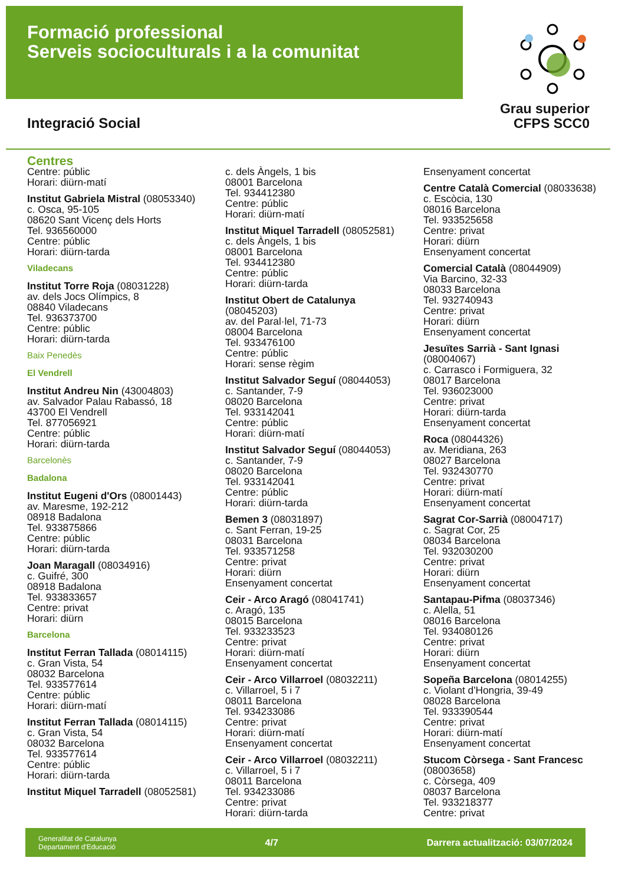Formació professional
Serveis socioculturals i a la comunitat
Grau superior
CFPS SCC0
Integració Social
Centres
Centre: públic
Horari: diürn-matí
Institut Gabriela Mistral (08053340)
c. Osca, 95-105
08620 Sant Vicenç dels Horts
Tel. 936560000
Centre: públic
Horari: diürn-tarda
Viladecans
Institut Torre Roja (08031228)
av. dels Jocs Olímpics, 8
08840 Viladecans
Tel. 936373700
Centre: públic
Horari: diürn-tarda
Baix Penedès
El Vendrell
Institut Andreu Nin (43004803)
av. Salvador Palau Rabassó, 18
43700 El Vendrell
Tel. 877056921
Centre: públic
Horari: diürn-tarda
Barcelonès
Badalona
Institut Eugeni d'Ors (08001443)
av. Maresme, 192-212
08918 Badalona
Tel. 933875866
Centre: públic
Horari: diürn-tarda
Joan Maragall (08034916)
c. Guifré, 300
08918 Badalona
Tel. 933833657
Centre: privat
Horari: diürn
Barcelona
Institut Ferran Tallada (08014115)
c. Gran Vista, 54
08032 Barcelona
Tel. 933577614
Centre: públic
Horari: diürn-matí
Institut Ferran Tallada (08014115)
c. Gran Vista, 54
08032 Barcelona
Tel. 933577614
Centre: públic
Horari: diürn-tarda
Institut Miquel Tarradell (08052581)
c. dels Àngels, 1 bis
08001 Barcelona
Tel. 934412380
Centre: públic
Horari: diürn-matí
Institut Miquel Tarradell (08052581)
c. dels Àngels, 1 bis
08001 Barcelona
Tel. 934412380
Centre: públic
Horari: diürn-tarda
Institut Obert de Catalunya
(08045203)
av. del Paral·lel, 71-73
08004 Barcelona
Tel. 933476100
Centre: públic
Horari: sense règim
Institut Salvador Seguí (08044053)
c. Santander, 7-9
08020 Barcelona
Tel. 933142041
Centre: públic
Horari: diürn-matí
Institut Salvador Seguí (08044053)
c. Santander, 7-9
08020 Barcelona
Tel. 933142041
Centre: públic
Horari: diürn-tarda
Bemen 3 (08031897)
c. Sant Ferran, 19-25
08031 Barcelona
Tel. 933571258
Centre: privat
Horari: diürn
Ensenyament concertat
Ceir - Arco Aragó (08041741)
c. Aragó, 135
08015 Barcelona
Tel. 933233523
Centre: privat
Horari: diürn-matí
Ensenyament concertat
Ceir - Arco Villarroel (08032211)
c. Villarroel, 5 i 7
08011 Barcelona
Tel. 934233086
Centre: privat
Horari: diürn-matí
Ensenyament concertat
Ceir - Arco Villarroel (08032211)
c. Villarroel, 5 i 7
08011 Barcelona
Tel. 934233086
Centre: privat
Horari: diürn-tarda
Ensenyament concertat
Centre Català Comercial (08033638)
c. Escòcia, 130
08016 Barcelona
Tel. 933525658
Centre: privat
Horari: diürn
Ensenyament concertat
Comercial Català (08044909)
Via Barcino, 32-33
08033 Barcelona
Tel. 932740943
Centre: privat
Horari: diürn
Ensenyament concertat
Jesuïtes Sarrià - Sant Ignasi
(08004067)
c. Carrasco i Formiguera, 32
08017 Barcelona
Tel. 936023000
Centre: privat
Horari: diürn-tarda
Ensenyament concertat
Roca (08044326)
av. Meridiana, 263
08027 Barcelona
Tel. 932430770
Centre: privat
Horari: diürn-matí
Ensenyament concertat
Sagrat Cor-Sarrià (08004717)
c. Sagrat Cor, 25
08034 Barcelona
Tel. 932030200
Centre: privat
Horari: diürn
Ensenyament concertat
Santapau-Pifma (08037346)
c. Alella, 51
08016 Barcelona
Tel. 934080126
Centre: privat
Horari: diürn
Ensenyament concertat
Sopeña Barcelona (08014255)
c. Violant d'Hongria, 39-49
08028 Barcelona
Tel. 933390544
Centre: privat
Horari: diürn-matí
Ensenyament concertat
Stucom Còrsega - Sant Francesc
(08003658)
c. Còrsega, 409
08037 Barcelona
Tel. 933218377
Centre: privat
Generalitat de Catalunya
Departament d'Educació
4/7
Darrera actualització: 03/07/2024